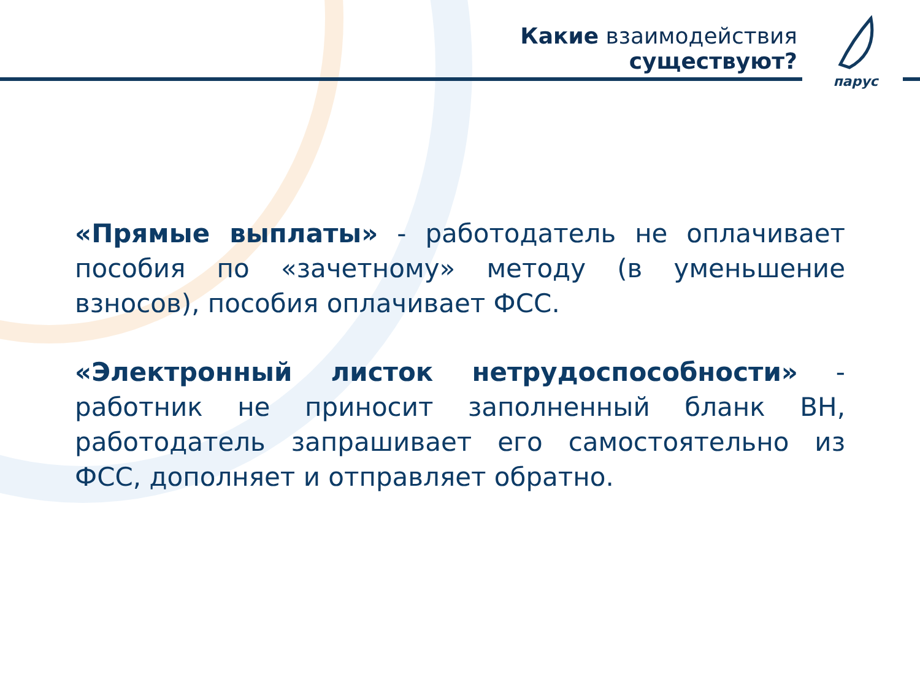Какие взаимодействия существуют?
парус
«Прямые выплаты» - работодатель не оплачивает пособия по «зачетному» методу (в уменьшение взносов), пособия оплачивает ФСС.
«Электронный листок нетрудоспособности» - работник не приносит заполненный бланк ВН, работодатель запрашивает его самостоятельно из ФСС, дополняет и отправляет обратно.